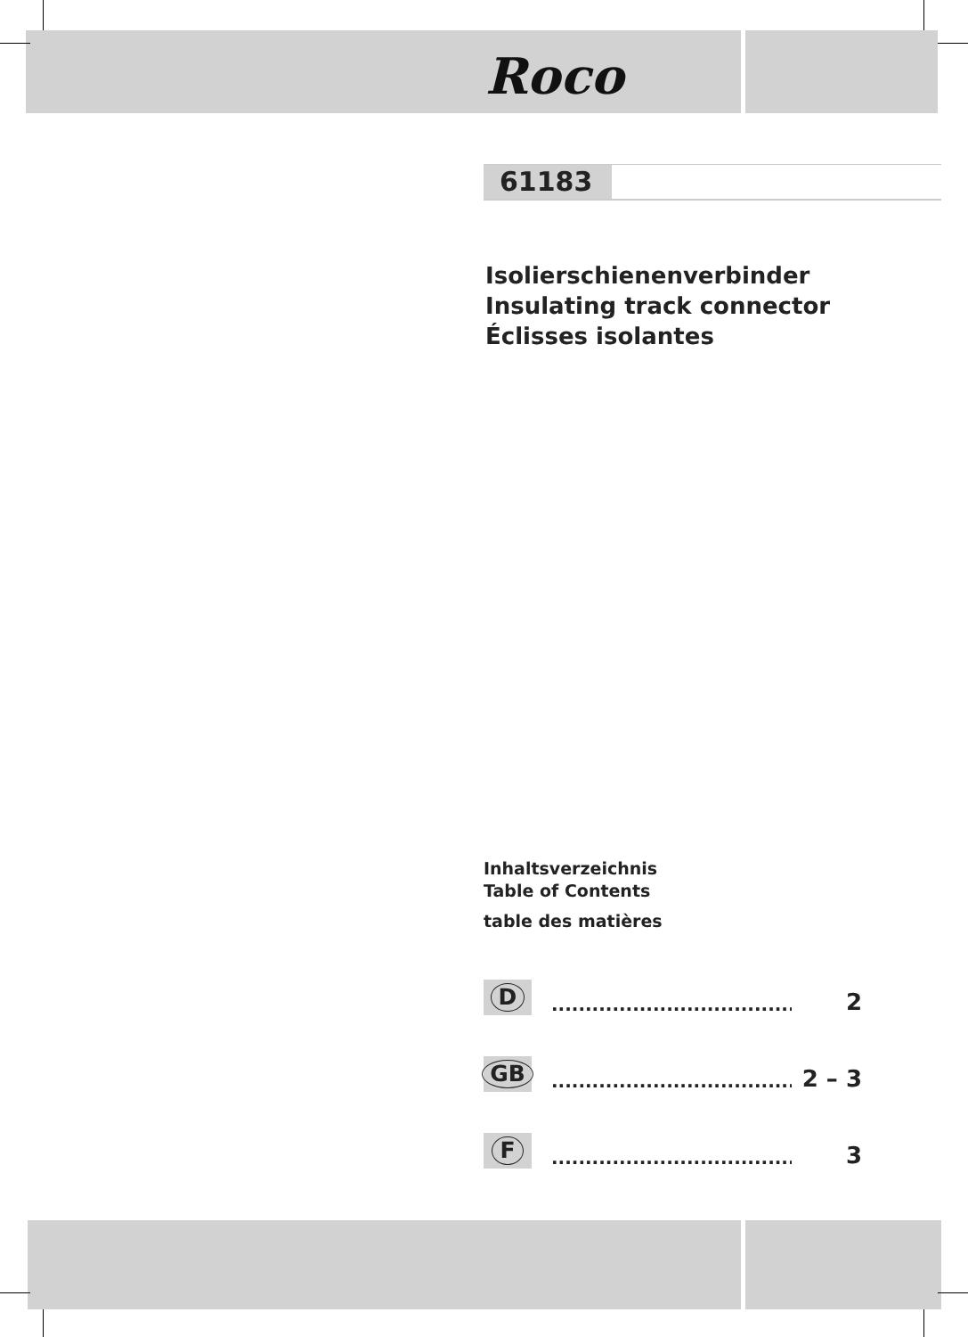Roco
61183
Isolierschienenverbinder
Insulating track connector
Éclisses isolantes
Inhaltsverzeichnis
Table of Contents
table des matières
D
....................................... 2
GB
....................................... 2 – 3
F
....................................... 3